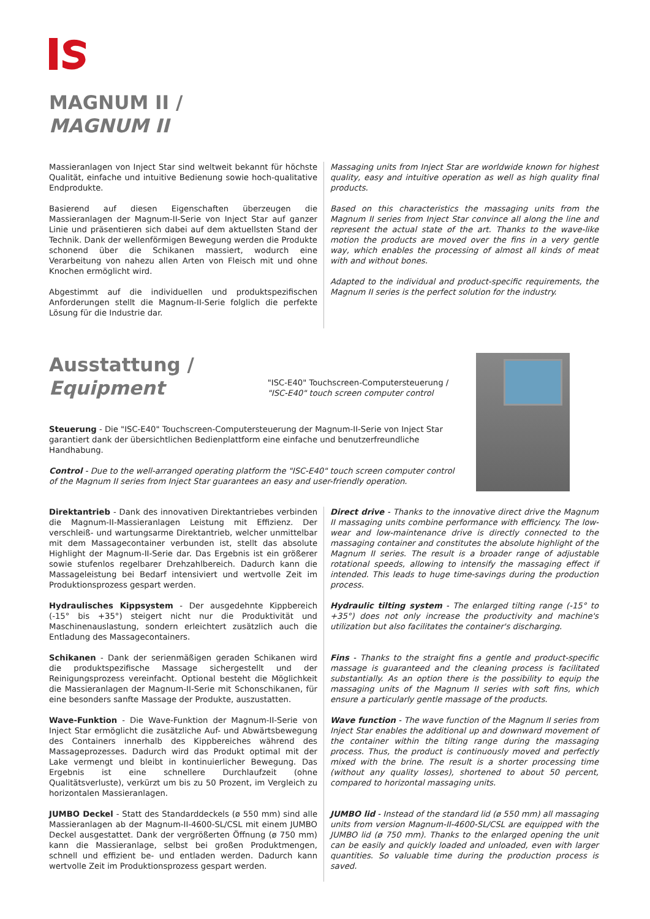MAGNUM II /
MAGNUM II
Massieranlagen von Inject Star sind weltweit bekannt für höchste Qualität, einfache und intuitive Bedienung sowie hoch-qualitative Endprodukte.
Basierend auf diesen Eigenschaften überzeugen die Massieranlagen der Magnum-II-Serie von Inject Star auf ganzer Linie und präsentieren sich dabei auf dem aktuellsten Stand der Technik. Dank der wellenförmigen Bewegung werden die Produkte schonend über die Schikanen massiert, wodurch eine Verarbeitung von nahezu allen Arten von Fleisch mit und ohne Knochen ermöglicht wird.
Abgestimmt auf die individuellen und produktspezifischen Anforderungen stellt die Magnum-II-Serie folglich die perfekte Lösung für die Industrie dar.
Massaging units from Inject Star are worldwide known for highest quality, easy and intuitive operation as well as high quality final products.
Based on this characteristics the massaging units from the Magnum II series from Inject Star convince all along the line and represent the actual state of the art. Thanks to the wave-like motion the products are moved over the fins in a very gentle way, which enables the processing of almost all kinds of meat with and without bones.
Adapted to the individual and product-specific requirements, the Magnum II series is the perfect solution for the industry.
Ausstattung /
Equipment
"ISC-E40" Touchscreen-Computersteuerung /
"ISC-E40" touch screen computer control
Steuerung - Die "ISC-E40" Touchscreen-Computersteuerung der Magnum-II-Serie von Inject Star garantiert dank der übersichtlichen Bedienplattform eine einfache und benutzerfreundliche Handhabung.
Control - Due to the well-arranged operating platform the "ISC-E40" touch screen computer control of the Magnum II series from Inject Star guarantees an easy and user-friendly operation.
Direktantrieb - Dank des innovativen Direktantriebes verbinden die Magnum-II-Massieranlagen Leistung mit Effizienz. Der verschleiß- und wartungsarme Direktantrieb, welcher unmittelbar mit dem Massagecontainer verbunden ist, stellt das absolute Highlight der Magnum-II-Serie dar. Das Ergebnis ist ein größerer sowie stufenlos regelbarer Drehzahlbereich. Dadurch kann die Massageleistung bei Bedarf intensiviert und wertvolle Zeit im Produktionsprozess gespart werden.
Hydraulisches Kippsystem - Der ausgedehnte Kippbereich (-15° bis +35°) steigert nicht nur die Produktivität und Maschinenauslastung, sondern erleichtert zusätzlich auch die Entladung des Massagecontainers.
Schikanen - Dank der serienmäßigen geraden Schikanen wird die produktspezifische Massage sichergestellt und der Reinigungsprozess vereinfacht. Optional besteht die Möglichkeit die Massieranlagen der Magnum-II-Serie mit Schonschikanen, für eine besonders sanfte Massage der Produkte, auszustatten.
Wave-Funktion - Die Wave-Funktion der Magnum-II-Serie von Inject Star ermöglicht die zusätzliche Auf- und Abwärtsbewegung des Containers innerhalb des Kippbereiches während des Massageprozesses. Dadurch wird das Produkt optimal mit der Lake vermengt und bleibt in kontinuierlicher Bewegung. Das Ergebnis ist eine schnellere Durchlaufzeit (ohne Qualitätsverluste), verkürzt um bis zu 50 Prozent, im Vergleich zu horizontalen Massieranlagen.
JUMBO Deckel - Statt des Standarddeckels (ø 550 mm) sind alle Massieranlagen ab der Magnum-II-4600-SL/CSL mit einem JUMBO Deckel ausgestattet. Dank der vergrößerten Öffnung (ø 750 mm) kann die Massieranlage, selbst bei großen Produktmengen, schnell und effizient be- und entladen werden. Dadurch kann wertvolle Zeit im Produktionsprozess gespart werden.
Direct drive - Thanks to the innovative direct drive the Magnum II massaging units combine performance with efficiency. The low-wear and low-maintenance drive is directly connected to the massaging container and constitutes the absolute highlight of the Magnum II series. The result is a broader range of adjustable rotational speeds, allowing to intensify the massaging effect if intended. This leads to huge time-savings during the production process.
Hydraulic tilting system - The enlarged tilting range (-15° to +35°) does not only increase the productivity and machine's utilization but also facilitates the container's discharging.
Fins - Thanks to the straight fins a gentle and product-specific massage is guaranteed and the cleaning process is facilitated substantially. As an option there is the possibility to equip the massaging units of the Magnum II series with soft fins, which ensure a particularly gentle massage of the products.
Wave function - The wave function of the Magnum II series from Inject Star enables the additional up and downward movement of the container within the tilting range during the massaging process. Thus, the product is continuously moved and perfectly mixed with the brine. The result is a shorter processing time (without any quality losses), shortened to about 50 percent, compared to horizontal massaging units.
JUMBO lid - Instead of the standard lid (ø 550 mm) all massaging units from version Magnum-II-4600-SL/CSL are equipped with the JUMBO lid (ø 750 mm). Thanks to the enlarged opening the unit can be easily and quickly loaded and unloaded, even with larger quantities. So valuable time during the production process is saved.